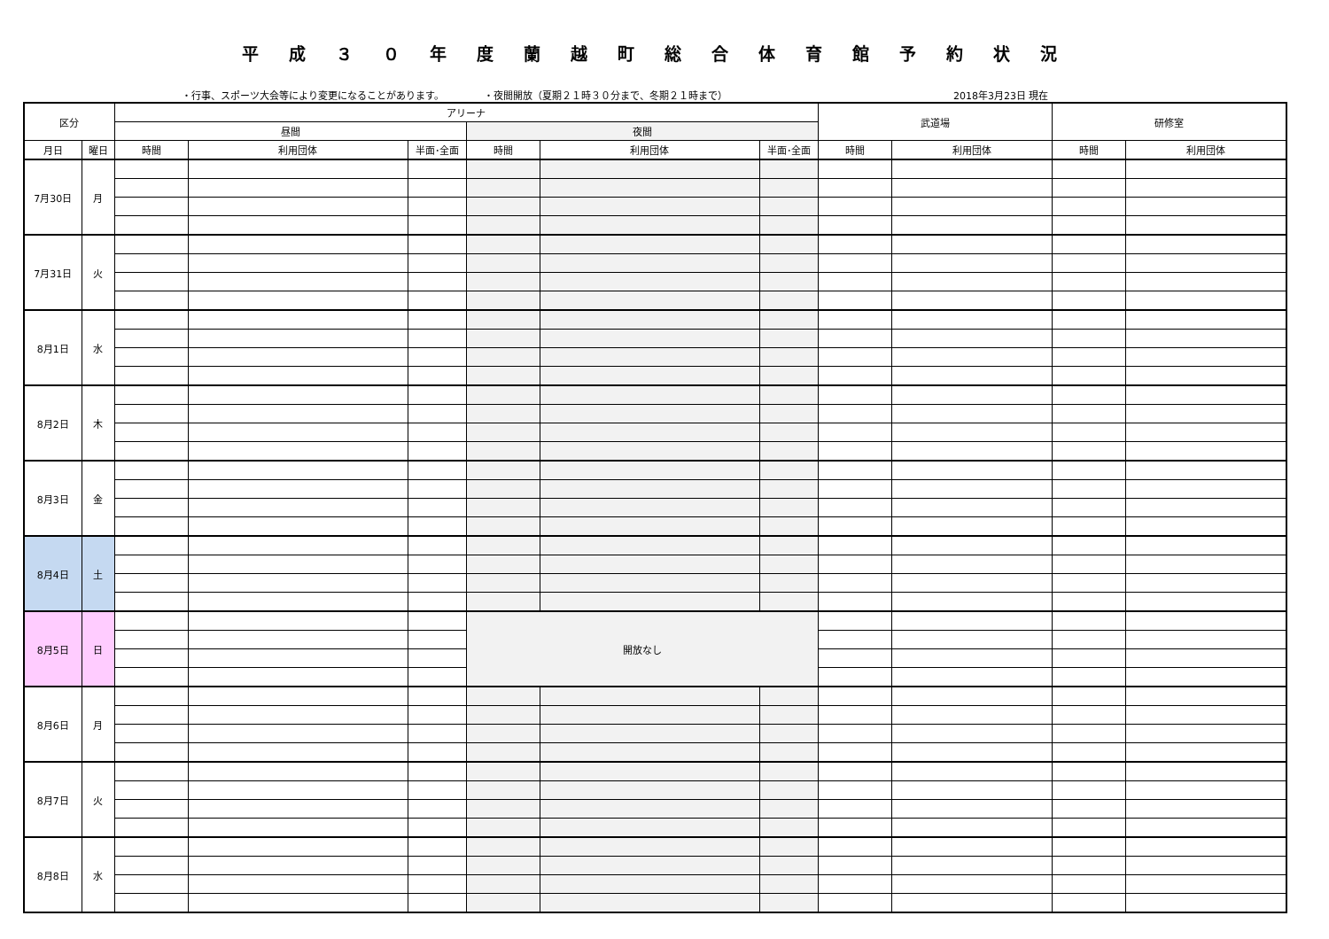平成３０年度蘭越町総合体育館予約状況
・行事、スポーツ大会等により変更になることがあります。 ・夜間開放（夏期２１時３０分まで、冬期２１時まで） 2018年3月23日 現在
| 区分 | | アリーナ | | | | | | 武道場 | | 研修室 | |
| --- | --- | --- | --- | --- | --- | --- | --- | --- | --- | --- | --- |
| | | 昼間 | | | 夜間 | | | | | | |
| 月日 | 曜日 | 時間 | 利用団体 | 半面･全面 | 時間 | 利用団体 | 半面･全面 | 時間 | 利用団体 | 時間 | 利用団体 |
| 7月30日 | 月 | | | | | | | | | | |
| 7月31日 | 火 | | | | | | | | | | |
| 8月1日 | 水 | | | | | | | | | | |
| 8月2日 | 木 | | | | | | | | | | |
| 8月3日 | 金 | | | | | | | | | | |
| 8月4日 | 土 | | | | | | | | | | |
| 8月5日 | 日 | | | | 開放なし | | | | | | |
| 8月6日 | 月 | | | | | | | | | | |
| 8月7日 | 火 | | | | | | | | | | |
| 8月8日 | 水 | | | | | | | | | | |